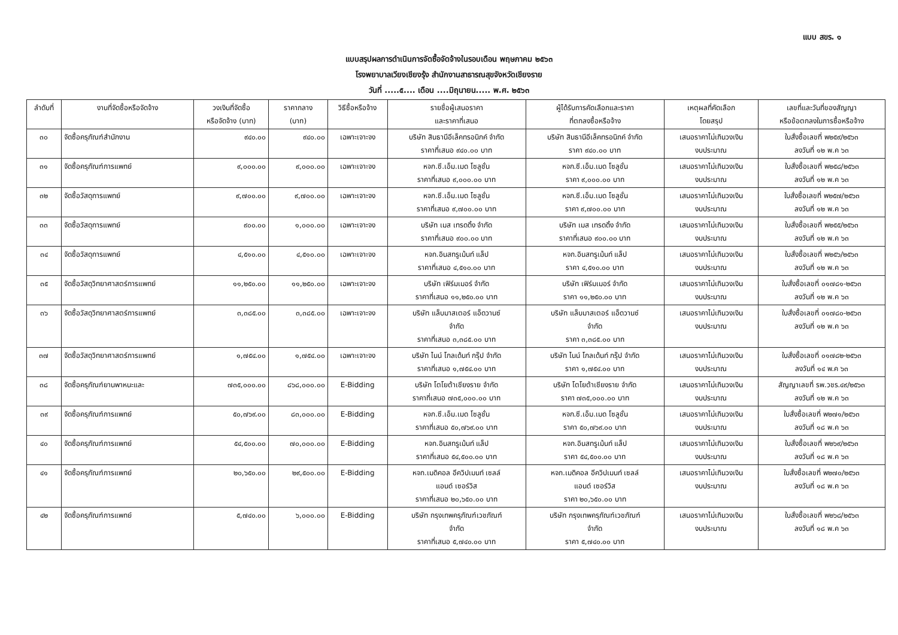แบบ สขร. ๑
แบบสรุปผลการดำเนินการจัดซื้อจัดจ้างในรอบเดือน พฤษภาคม ๒๕๖๓
โรงพยาบาลเวียงเชียงรุ้ง สำนักงานสาธารณสุขจังหวัดเชียงราย
วันที่ .....๕.... เดือน ....มิถุนายน..... พ.ศ. ๒๕๖๓
| ลำดับที่ | งานที่จัดซื้อหรือจัดจ้าง | วงเงินที่จัดซื้อ หรือจัดจ้าง (บาท) | ราคากลาง (บาท) | วิธีซื้อหรือจ้าง | รายชื่อผู้เสนอราคา และราคาที่เสนอ | ผู้ได้รับการคัดเลือกและราคา ที่ตกลงซื้อหรือจ้าง | เหตุผลที่คัดเลือก โดยสรุป | เลขที่และวันที่ของสัญญา หรือข้อตกลงในการซื้อหรือจ้าง |
| --- | --- | --- | --- | --- | --- | --- | --- | --- |
| ๓๐ | จัดซื้อครุภัณฑ์สำนักงาน | ๙๔๐.๐๐ | ๙๔๐.๐๐ | เฉพาะเจาะจง | บริษัท สินธานีอีเล็คทรอนิกค์ จำกัด ราคาที่เสนอ ๙๔๐.๐๐ บาท | บริษัท สินธานีอีเล็คทรอนิกค์ จำกัด ราคา ๙๔๐.๐๐ บาท | เสนอราคาไม่เกินวงเงิน งบประมาณ | ใบสั่งซื้อเลขที่ พ๒๕๙/๒๕๖๓ ลงวันที่ ๑๒ พ.ค ๖๓ |
| ๓๑ | จัดซื้อครุภัณฑ์การแพทย์ | ๙,๐๐๐.๐๐ | ๙,๐๐๐.๐๐ | เฉพาะเจาะจง | หจก.ซี.เอ็ม.เมด โซลูชั่น ราคาที่เสนอ ๙,๐๐๐.๐๐ บาท | หจก.ซี.เอ็ม.เมด โซลูชั่น ราคา ๙,๐๐๐.๐๐ บาท | เสนอราคาไม่เกินวงเงิน งบประมาณ | ใบสั่งซื้อเลขที่ พ๒๕๘/๒๕๖๓ ลงวันที่ ๑๒ พ.ค ๖๓ |
| ๓๒ | จัดซื้อวัสดุการแพทย์ | ๙,๗๐๐.๐๐ | ๙,๗๐๐.๐๐ | เฉพาะเจาะจง | หจก.ซี.เอ็ม.เมด โซลูชั่น ราคาที่เสนอ ๙,๗๐๐.๐๐ บาท | หจก.ซี.เอ็ม.เมด โซลูชั่น ราคา ๙,๗๐๐.๐๐ บาท | เสนอราคาไม่เกินวงเงิน งบประมาณ | ใบสั่งซื้อเลขที่ พ๒๕๗/๒๕๖๓ ลงวันที่ ๑๒ พ.ค ๖๓ |
| ๓๓ | จัดซื้อวัสดุการแพทย์ | ๙๐๐.๐๐ | ๑,๐๐๐.๐๐ | เฉพาะเจาะจง | บริษัท เมส เทรดดิ้ง จำกัด ราคาที่เสนอ ๙๐๐.๐๐ บาท | บริษัท เมส เทรดดิ้ง จำกัด ราคาที่เสนอ ๙๐๐.๐๐ บาท | เสนอราคาไม่เกินวงเงิน งบประมาณ | ใบสั่งซื้อเลขที่ พ๒๕๕/๒๕๖๓ ลงวันที่ ๑๒ พ.ค ๖๓ |
| ๓๔ | จัดซื้อวัสดุการแพทย์ | ๔,๕๑๐.๐๐ | ๔,๕๑๐.๐๐ | เฉพาะเจาะจง | หจก.อินสทรูเม้นท์ แล็ป ราคาที่เสนอ ๔,๕๑๐.๐๐ บาท | หจก.อินสทรูเม้นท์ แล็ป ราคา ๔,๕๑๐.๐๐ บาท | เสนอราคาไม่เกินวงเงิน งบประมาณ | ใบสั่งซื้อเลขที่ พ๒๕๖/๒๕๖๓ ลงวันที่ ๑๒ พ.ค ๖๓ |
| ๓๕ | จัดซื้อวัสดุวิทยาศาสตร์การแพทย์ | ๑๑,๒๕๐.๐๐ | ๑๑,๒๕๐.๐๐ | เฉพาะเจาะจง | บริษัท เฟิร์มเมอร์ จำกัด ราคาที่เสนอ ๑๑,๒๕๐.๐๐ บาท | บริษัท เฟิร์มเมอร์ จำกัด ราคา ๑๑,๒๕๐.๐๐ บาท | เสนอราคาไม่เกินวงเงิน งบประมาณ | ใบสั่งซื้อเลขที่ ๐๑๗๘๑-๒๕๖๓ ลงวันที่ ๑๒ พ.ค ๖๓ |
| ๓๖ | จัดซื้อวัสดุวิทยาศาสตร์การแพทย์ | ๓,๓๘๕.๐๐ | ๓,๓๘๕.๐๐ | เฉพาะเจาะจง | บริษัท แล็บมาสเตอร์ แอ็ดวานซ์ จำกัด ราคาที่เสนอ ๓,๓๘๕.๐๐ บาท | บริษัท แล็บมาสเตอร์ แอ็ดวานซ์ จำกัด ราคา ๓,๓๘๕.๐๐ บาท | เสนอราคาไม่เกินวงเงิน งบประมาณ | ใบสั่งซื้อเลขที่ ๐๑๗๘๐-๒๕๖๓ ลงวันที่ ๑๒ พ.ค ๖๓ |
| ๓๗ | จัดซื้อวัสดุวิทยาศาสตร์การแพทย์ | ๑,๗๕๔.๐๐ | ๑,๗๕๔.๐๐ | เฉพาะเจาะจง | บริษัท ไนน์ โกลเด้นท์ กรุ๊ป จำกัด ราคาที่เสนอ ๑,๗๕๔.๐๐ บาท | บริษัท ไนน์ โกลเด้นท์ กรุ๊ป จำกัด ราคา ๑,๗๕๔.๐๐ บาท | เสนอราคาไม่เกินวงเงิน งบประมาณ | ใบสั่งซื้อเลขที่ ๐๑๗๘๒-๒๕๖๓ ลงวันที่ ๑๔ พ.ค ๖๓ |
| ๓๘ | จัดซื้อครุภัณฑ์ยานพาหนะและ | ๗๓๕,๐๐๐.๐๐ | ๘๖๘,๐๐๐.๐๐ | E-Bidding | บริษัท โตโยต้าเชียงราย จำกัด ราคาที่เสนอ ๗๓๕,๐๐๐.๐๐ บาท | บริษัท โตโยต้าเชียงราย จำกัด ราคา ๗๓๕,๐๐๐.๐๐ บาท | เสนอราคาไม่เกินวงเงิน งบประมาณ | สัญญาเลขที่ รพ.วชร.๔๙/๒๕๖๓ ลงวันที่ ๑๒ พ.ค ๖๓ |
| ๓๙ | จัดซื้อครุภัณฑ์การแพทย์ | ๕๐,๗๖๙.๐๐ | ๘๓,๐๐๐.๐๐ | E-Bidding | หจก.ซี.เอ็ม.เมด โซลูชั่น ราคาที่เสนอ ๕๐,๗๖๙.๐๐ บาท | หจก.ซี.เอ็ม.เมด โซลูชั่น ราคา ๕๐,๗๖๙.๐๐ บาท | เสนอราคาไม่เกินวงเงิน งบประมาณ | ใบสั่งซื้อเลขที่ พ๒๗๑/๒๕๖๓ ลงวันที่ ๑๘ พ.ค ๖๓ |
| ๔๐ | จัดซื้อครุภัณฑ์การแพทย์ | ๕๔,๕๐๐.๐๐ | ๗๐,๐๐๐.๐๐ | E-Bidding | หจก.อินสทรูเม้นท์ แล็ป ราคาที่เสนอ ๕๔,๕๐๐.๐๐ บาท | หจก.อินสทรูเม้นท์ แล็ป ราคา ๕๔,๕๐๐.๐๐ บาท | เสนอราคาไม่เกินวงเงิน งบประมาณ | ใบสั่งซื้อเลขที่ พ๒๖๙/๒๕๖๓ ลงวันที่ ๑๘ พ.ค ๖๓ |
| ๔๑ | จัดซื้อครุภัณฑ์การแพทย์ | ๒๐,๖๕๐.๐๐ | ๒๙,๕๐๐.๐๐ | E-Bidding | หจก.เมดิคอล อีควิปเมนท์ เซลล์ แอนด์ เซอร์วิส ราคาที่เสนอ ๒๐,๖๕๐.๐๐ บาท | หจก.เมดิคอล อีควิปเมนท์ เซลล์ แอนด์ เซอร์วิส ราคา ๒๐,๖๕๐.๐๐ บาท | เสนอราคาไม่เกินวงเงิน งบประมาณ | ใบสั่งซื้อเลขที่ พ๒๗๐/๒๕๖๓ ลงวันที่ ๑๘ พ.ค ๖๓ |
| ๔๒ | จัดซื้อครุภัณฑ์การแพทย์ | ๕,๗๔๐.๐๐ | ๖,๐๐๐.๐๐ | E-Bidding | บริษัท กรุงเทพครุภัณฑ์เวชภัณฑ์ จำกัด ราคาที่เสนอ ๕,๗๔๐.๐๐ บาท | บริษัท กรุงเทพครุภัณฑ์เวชภัณฑ์ จำกัด ราคา ๕,๗๔๐.๐๐ บาท | เสนอราคาไม่เกินวงเงิน งบประมาณ | ใบสั่งซื้อเลขที่ พ๒๖๘/๒๕๖๓ ลงวันที่ ๑๘ พ.ค ๖๓ |